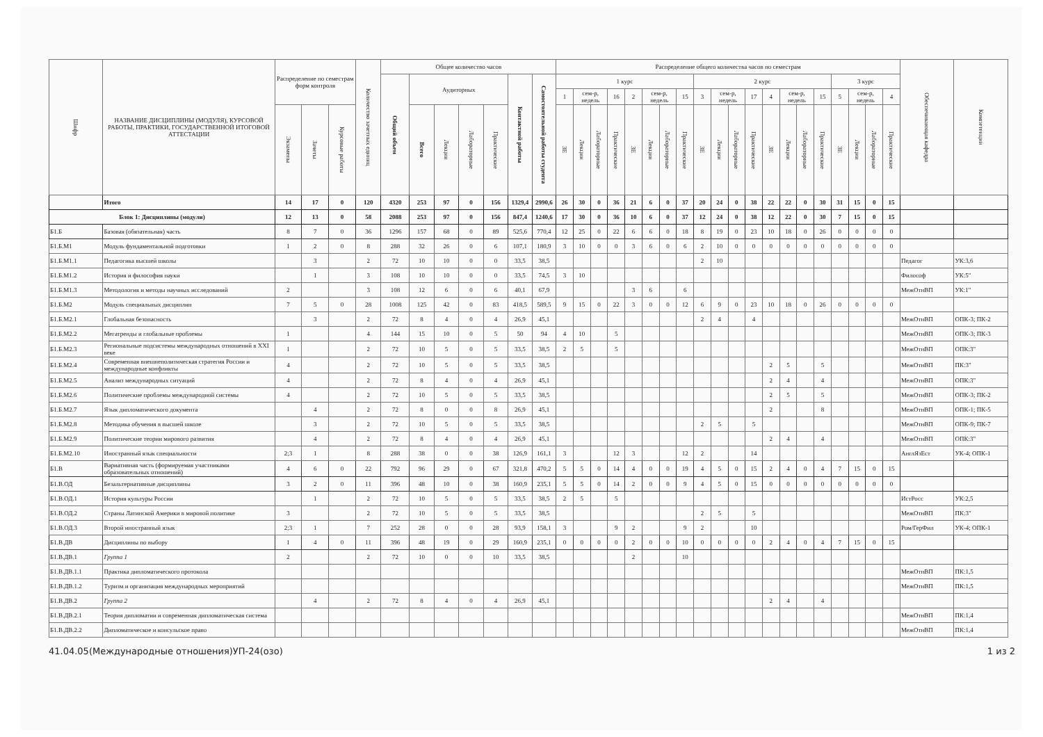| Шифр | НАЗВАНИЕ ДИСЦИПЛИНЫ (МОДУЛЯ), КУРСОВОЙ РАБОТЫ, ПРАКТИКИ, ГОСУДАРСТВЕННОЙ ИТОГОВОЙ АТТЕСТАЦИИ | Распределение по семестрам форм контроля | | | Количество зачетных единиц | Общее количество часов | | | | | | | Распределение общего количества часов по семестрам | | | | | | | | | | | | | | | | | | | | Обеспечивающая кафедра | Компетенции |
| --- | --- | --- | --- | --- | --- | --- | --- | --- | --- | --- | --- | --- | --- | --- | --- | --- | --- | --- | --- | --- | --- | --- | --- | --- | --- | --- | --- | --- | --- | --- | --- | --- | --- | --- |
| | | | | | | Общий объем | Аудиторных | | | | Контактной работы | Самостоятельной работы студента | 1 курс | | | | | | | | 2 курс | | | | | | | | 3 курс | | | | | |
| | | | | | | | | | | | | | 1 | сем-р, недель | | 16 | 2 | сем-р, недель | | 15 | 3 | сем-р, недель | | 17 | 4 | сем-р, недель | | 15 | 5 | сем-р, недель | | 4 | | |
| | | Экзамены | Зачеты | Курсовые работы | | | Всего | Лекции | Лабораторные | Практические | | | ЗЕ | Лекции | Лабораторные | Практические | ЗЕ | Лекции | Лабораторные | Практические | ЗЕ | Лекции | Лабораторные | Практические | ЗЕ | Лекции | Лабораторные | Практические | ЗЕ | Лекции | Лабораторные | Практические | | |
| | Итого | 14 | 17 | 0 | 120 | 4320 | 253 | 97 | 0 | 156 | 1329,4 | 2990,6 | 26 | 30 | 0 | 36 | 21 | 6 | 0 | 37 | 20 | 24 | 0 | 38 | 22 | 22 | 0 | 30 | 31 | 15 | 0 | 15 | | |
| Блок 1: Дисциплины (модули) | | 12 | 13 | 0 | 58 | 2088 | 253 | 97 | 0 | 156 | 847,4 | 1240,6 | 17 | 30 | 0 | 36 | 10 | 6 | 0 | 37 | 12 | 24 | 0 | 38 | 12 | 22 | 0 | 30 | 7 | 15 | 0 | 15 | | |
| Б1.Б | Базовая (обязательная) часть | 8 | 7 | 0 | 36 | 1296 | 157 | 68 | 0 | 89 | 525,6 | 770,4 | 12 | 25 | 0 | 22 | 6 | 6 | 0 | 18 | 8 | 19 | 0 | 23 | 10 | 18 | 0 | 26 | 0 | 0 | 0 | 0 | | |
| Б1.Б.М1 | Модуль фундаментальной подготовки | 1 | 2 | 0 | 8 | 288 | 32 | 26 | 0 | 6 | 107,1 | 180,9 | 3 | 10 | 0 | 0 | 3 | 6 | 0 | 6 | 2 | 10 | 0 | 0 | 0 | 0 | 0 | 0 | 0 | 0 | 0 | 0 | | |
| Б1.Б.М1.1 | Педагогика высшей школы | | 3 | | 2 | 72 | 10 | 10 | 0 | 0 | 33,5 | 38,5 | | | | | | | | | 2 | 10 | | | | | | | | | | | Педагог | УК:3,6 |
| Б1.Б.М1.2 | История и философия науки | | 1 | | 3 | 108 | 10 | 10 | 0 | 0 | 33,5 | 74,5 | 3 | 10 | | | | | | | | | | | | | | | | | | | Философ | УК:5" |
| Б1.Б.М1.3 | Методология и методы научных исследований | 2 | | | 3 | 108 | 12 | 6 | 0 | 6 | 40,1 | 67,9 | | | | | 3 | 6 | | 6 | | | | | | | | | | | | | МежОтнВП | УК:1" |
| Б1.Б.М2 | Модуль специальных дисциплин | 7 | 5 | 0 | 28 | 1008 | 125 | 42 | 0 | 83 | 418,5 | 589,5 | 9 | 15 | 0 | 22 | 3 | 0 | 0 | 12 | 6 | 9 | 0 | 23 | 10 | 18 | 0 | 26 | 0 | 0 | 0 | 0 | | |
| Б1.Б.М2.1 | Глобальная безопасность | | 3 | | 2 | 72 | 8 | 4 | 0 | 4 | 26,9 | 45,1 | | | | | | | | | 2 | 4 | | 4 | | | | | | | | | МежОтнВП | ОПК-3; ПК-2 |
| Б1.Б.М2.2 | Мегатренды и глобальные проблемы | 1 | | | 4 | 144 | 15 | 10 | 0 | 5 | 50 | 94 | 4 | 10 | | 5 | | | | | | | | | | | | | | | | | МежОтнВП | ОПК-3; ПК-3 |
| Б1.Б.М2.3 | Региональные подсистемы международных отношений в XXI веке | 1 | | | 2 | 72 | 10 | 5 | 0 | 5 | 33,5 | 38,5 | 2 | 5 | | 5 | | | | | | | | | | | | | | | | | МежОтнВП | ОПК:3" |
| Б1.Б.М2.4 | Современная внешнеполитическая стратегия России и международные конфликты | 4 | | | 2 | 72 | 10 | 5 | 0 | 5 | 33,5 | 38,5 | | | | | | | | | | | | | 2 | 5 | | 5 | | | | | МежОтнВП | ПК:3" |
| Б1.Б.М2.5 | Анализ международных ситуаций | 4 | | | 2 | 72 | 8 | 4 | 0 | 4 | 26,9 | 45,1 | | | | | | | | | | | | | 2 | 4 | | 4 | | | | | МежОтнВП | ОПК:3" |
| Б1.Б.М2.6 | Политические проблемы международной системы | 4 | | | 2 | 72 | 10 | 5 | 0 | 5 | 33,5 | 38,5 | | | | | | | | | | | | | 2 | 5 | | 5 | | | | | МежОтнВП | ОПК-3; ПК-2 |
| Б1.Б.М2.7 | Язык дипломатического документа | | 4 | | 2 | 72 | 8 | 0 | 0 | 8 | 26,9 | 45,1 | | | | | | | | | | | | | 2 | | | 8 | | | | | МежОтнВП | ОПК-1; ПК-5 |
| Б1.Б.М2.8 | Методика обучения в высшей школе | | 3 | | 2 | 72 | 10 | 5 | 0 | 5 | 33,5 | 38,5 | | | | | | | | | 2 | 5 | | 5 | | | | | | | | | МежОтнВП | ОПК-9; ПК-7 |
| Б1.Б.М2.9 | Политические теории мирового развития | | 4 | | 2 | 72 | 8 | 4 | 0 | 4 | 26,9 | 45,1 | | | | | | | | | | | | | 2 | 4 | | 4 | | | | | МежОтнВП | ОПК:3" |
| Б1.Б.М2.10 | Иностранный язык специальности | 2;3 | 1 | | 8 | 288 | 38 | 0 | 0 | 38 | 126,9 | 161,1 | 3 | | | 12 | 3 | | | 12 | 2 | | | 14 | | | | | | | | | АнглЯзЕст | УК-4; ОПК-1 |
| Б1.В | Вариативная часть (формируемая участниками образовательных отношений) | 4 | 6 | 0 | 22 | 792 | 96 | 29 | 0 | 67 | 321,8 | 470,2 | 5 | 5 | 0 | 14 | 4 | 0 | 0 | 19 | 4 | 5 | 0 | 15 | 2 | 4 | 0 | 4 | 7 | 15 | 0 | 15 | | |
| Б1.В.ОД | Безальтернативные дисциплины | 3 | 2 | 0 | 11 | 396 | 48 | 10 | 0 | 38 | 160,9 | 235,1 | 5 | 5 | 0 | 14 | 2 | 0 | 0 | 9 | 4 | 5 | 0 | 15 | 0 | 0 | 0 | 0 | 0 | 0 | 0 | 0 | | |
| Б1.В.ОД.1 | История культуры России | | 1 | | 2 | 72 | 10 | 5 | 0 | 5 | 33,5 | 38,5 | 2 | 5 | | 5 | | | | | | | | | | | | | | | | | ИстРосс | УК:2,5 |
| Б1.В.ОД.2 | Страны Латинской Америки в мировой политике | 3 | | | 2 | 72 | 10 | 5 | 0 | 5 | 33,5 | 38,5 | | | | | | | | | 2 | 5 | | 5 | | | | | | | | | МежОтнВП | ПК:3" |
| Б1.В.ОД.3 | Второй иностранный язык | 2;3 | 1 | | 7 | 252 | 28 | 0 | 0 | 28 | 93,9 | 158,1 | 3 | | | 9 | 2 | | | 9 | 2 | | | 10 | | | | | | | | | Ром/ГерФил | УК-4; ОПК-1 |
| Б1.В.ДВ | Дисциплины по выбору | 1 | 4 | 0 | 11 | 396 | 48 | 19 | 0 | 29 | 160,9 | 235,1 | 0 | 0 | 0 | 0 | 2 | 0 | 0 | 10 | 0 | 0 | 0 | 0 | 2 | 4 | 0 | 4 | 7 | 15 | 0 | 15 | | |
| Б1.В.ДВ.1 | Группа 1 | 2 | | | 2 | 72 | 10 | 0 | 0 | 10 | 33,5 | 38,5 | | | | | 2 | | | 10 | | | | | | | | | | | | | | |
| Б1.В.ДВ.1.1 | Практика дипломатического протокола | | | | | | | | | | | | | | | | | | | | | | | | | | | | | | | | МежОтнВП | ПК:1,5 |
| Б1.В.ДВ.1.2 | Туризм и организация международных мероприятий | | | | | | | | | | | | | | | | | | | | | | | | | | | | | | | | МежОтнВП | ПК:1,5 |
| Б1.В.ДВ.2 | Группа 2 | | 4 | | 2 | 72 | 8 | 4 | 0 | 4 | 26,9 | 45,1 | | | | | | | | | | | | | 2 | 4 | | 4 | | | | | | |
| Б1.В.ДВ.2.1 | Теория дипломатии и современная дипломатическая система | | | | | | | | | | | | | | | | | | | | | | | | | | | | | | | | МежОтнВП | ПК:1,4 |
| Б1.В.ДВ.2.2 | Дипломатическое и консульское право | | | | | | | | | | | | | | | | | | | | | | | | | | | | | | | | МежОтнВП | ПК:1,4 |
41.04.05(Международные отношения)УП-24(озо) 1 из 2